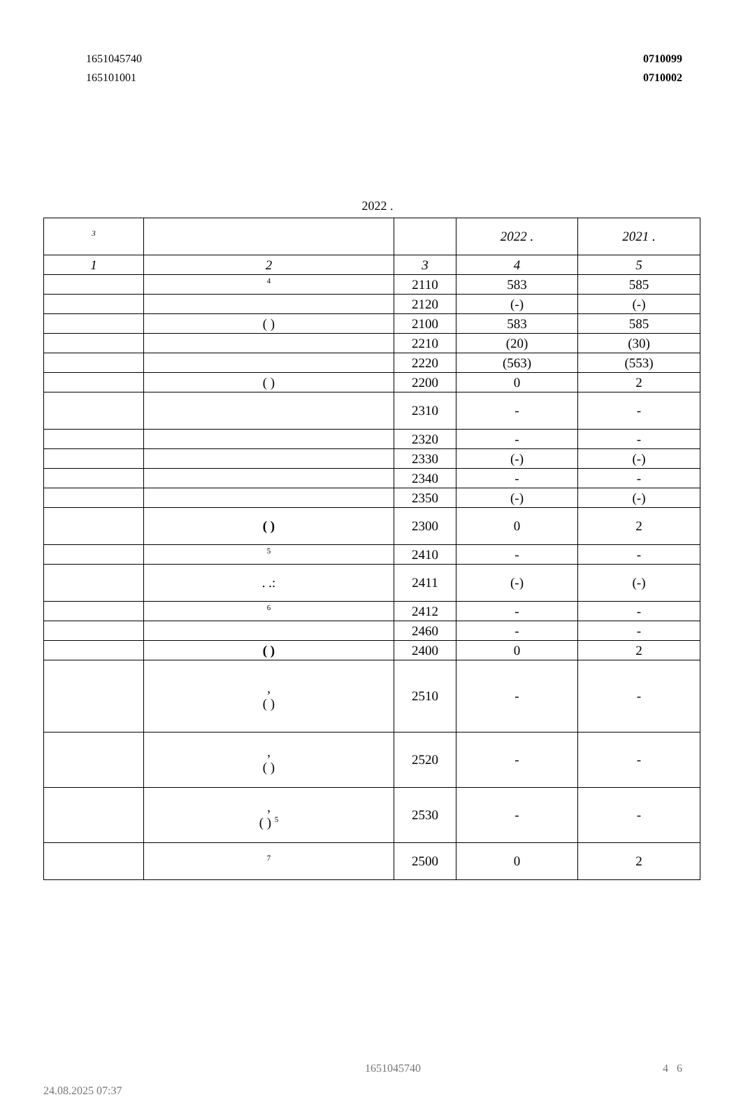1651045740
165101001
0710099
0710002
2022 .
| <sup>3</sup> | | | 2022 . | 2021 . |
| --- | --- | --- | --- | --- |
| 1 | 2 | 3 | 4 | 5 |
| | <sup>4</sup> | 2110 | 583 | 585 |
| | | 2120 | (-) | (-) |
| | ( ) | 2100 | 583 | 585 |
| | | 2210 | (20) | (30) |
| | | 2220 | (563) | (553) |
| | ( ) | 2200 | 0 | 2 |
| | | 2310 | - | - |
| | | 2320 | - | - |
| | | 2330 | (-) | (-) |
| | | 2340 | - | - |
| | | 2350 | (-) | (-) |
| | ( ) | 2300 | 0 | 2 |
| | <sup>5</sup> | 2410 | - | - |
| | . .: | 2411 | (-) | (-) |
| | <sup>6</sup> | 2412 | - | - |
| | | 2460 | - | - |
| | ( ) | 2400 | 0 | 2 |
| | , ( ) | 2510 | - | - |
| | , ( ) | 2520 | - | - |
| | , ( ) <sup>5</sup> | 2530 | - | - |
| | <sup>7</sup> | 2500 | 0 | 2 |
1651045740 4 6
24.08.2025 07:37